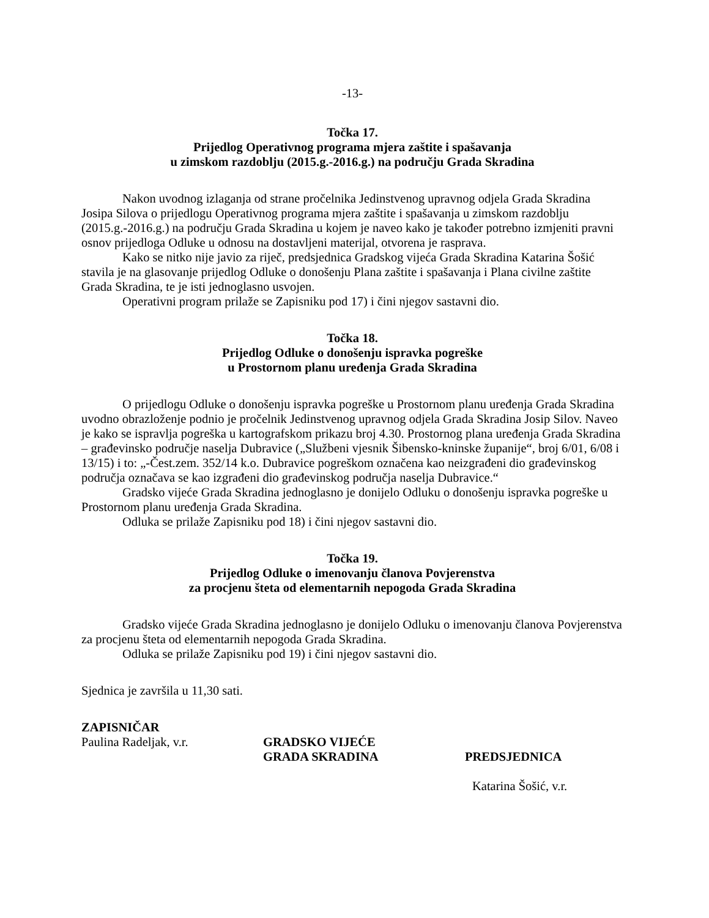-13-
Točka 17.
Prijedlog Operativnog programa mjera zaštite i spašavanja
u zimskom razdoblju (2015.g.-2016.g.) na području Grada Skradina
Nakon uvodnog izlaganja od strane pročelnika Jedinstvenog upravnog odjela Grada Skradina Josipa Silova o prijedlogu Operativnog programa mjera zaštite i spašavanja u zimskom razdoblju (2015.g.-2016.g.) na području Grada Skradina u kojem je naveo kako je također potrebno izmjeniti pravni osnov prijedloga Odluke u odnosu na dostavljeni materijal, otvorena je rasprava.
Kako se nitko nije javio za riječ, predsjednica Gradskog vijeća Grada Skradina Katarina Šošić stavila je na glasovanje prijedlog Odluke o donošenju Plana zaštite i spašavanja i Plana civilne zaštite Grada Skradina, te je isti jednoglasno usvojen.
Operativni program prilaže se Zapisniku pod 17) i čini njegov sastavni dio.
Točka 18.
Prijedlog Odluke o donošenju ispravka pogreške
u Prostornom planu uređenja Grada Skradina
O prijedlogu Odluke o donošenju ispravka pogreške u Prostornom planu uređenja Grada Skradina uvodno obrazloženje podnio je pročelnik Jedinstvenog upravnog odjela Grada Skradina Josip Silov. Naveo je kako se ispravlja pogreška u kartografskom prikazu broj 4.30. Prostornog plana uređenja Grada Skradina – građevinsko područje naselja Dubravice („Službeni vjesnik Šibensko-kninske županije“, broj 6/01, 6/08 i 13/15) i to: „-Čest.zem. 352/14 k.o. Dubravice pogreškom označena kao neizgrađeni dio građevinskog područja označava se kao izgrađeni dio građevinskog područja naselja Dubravice.“
Gradsko vijeće Grada Skradina jednoglasno je donijelo Odluku o donošenju ispravka pogreške u Prostornom planu uređenja Grada Skradina.
Odluka se prilaže Zapisniku pod 18) i čini njegov sastavni dio.
Točka 19.
Prijedlog Odluke o imenovanju članova Povjerenstva
za procjenu šteta od elementarnih nepogoda Grada Skradina
Gradsko vijeće Grada Skradina jednoglasno je donijelo Odluku o imenovanju članova Povjerenstva za procjenu šteta od elementarnih nepogoda Grada Skradina.
Odluka se prilaže Zapisniku pod 19) i čini njegov sastavni dio.
Sjednica je završila u 11,30 sati.
ZAPISNIČAR
Paulina Radeljak, v.r. GRADSKO VIJEĆE
GRADA SKRADINA
PREDSJEDNICA
Katarina Šošić, v.r.